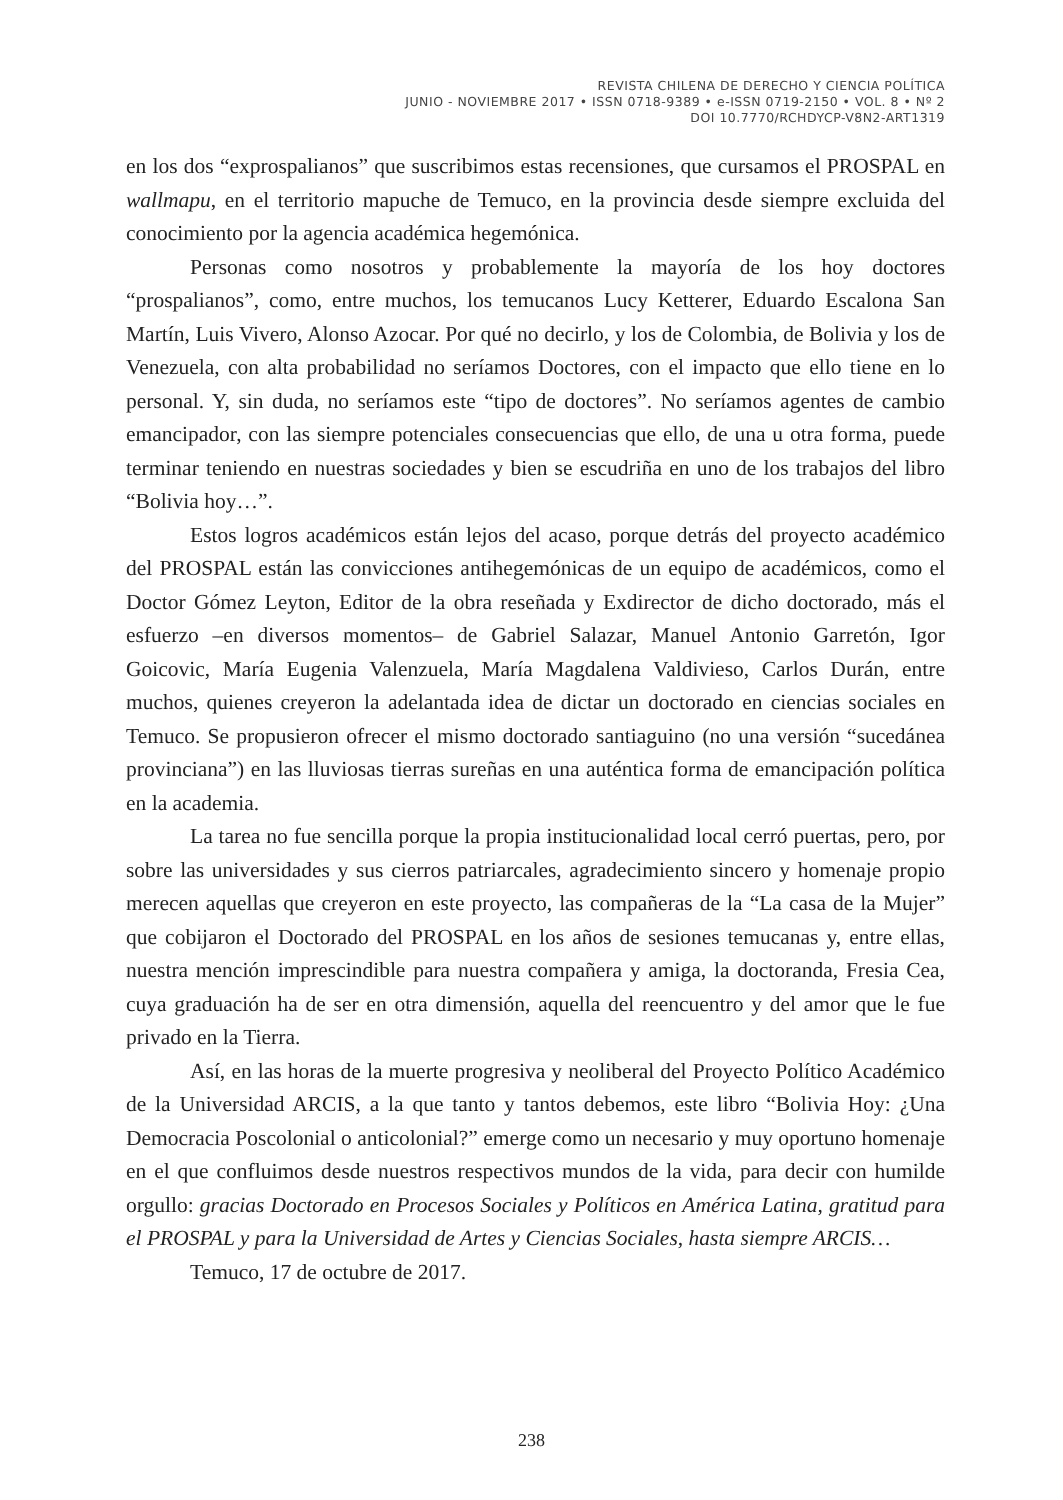REVISTA CHILENA DE DERECHO Y CIENCIA POLÍTICA
JUNIO - NOVIEMBRE 2017 • ISSN 0718-9389 • e-ISSN 0719-2150 • VOL. 8 • Nº 2
DOI 10.7770/RCHDYCP-V8N2-ART1319
en los dos “exprospalianos” que suscribimos estas recensiones, que cursamos el PROSPAL en wallmapu, en el territorio mapuche de Temuco, en la provincia desde siempre excluida del conocimiento por la agencia académica hegemónica.
Personas como nosotros y probablemente la mayoría de los hoy doctores “prospalianos”, como, entre muchos, los temucanos Lucy Ketterer, Eduardo Escalona San Martín, Luis Vivero, Alonso Azocar. Por qué no decirlo, y los de Colombia, de Bolivia y los de Venezuela, con alta probabilidad no seríamos Doctores, con el impacto que ello tiene en lo personal. Y, sin duda, no seríamos este “tipo de doctores”. No seríamos agentes de cambio emancipador, con las siempre potenciales consecuencias que ello, de una u otra forma, puede terminar teniendo en nuestras sociedades y bien se escudriña en uno de los trabajos del libro “Bolivia hoy…”.
Estos logros académicos están lejos del acaso, porque detrás del proyecto académico del PROSPAL están las convicciones antihegemónicas de un equipo de académicos, como el Doctor Gómez Leyton, Editor de la obra reseñada y Exdirector de dicho doctorado, más el esfuerzo –en diversos momentos– de Gabriel Salazar, Manuel Antonio Garretón, Igor Goicovic, María Eugenia Valenzuela, María Magdalena Valdivieso, Carlos Durán, entre muchos, quienes creyeron la adelantada idea de dictar un doctorado en ciencias sociales en Temuco. Se propusieron ofrecer el mismo doctorado santiaguino (no una versión “sucedánea provinciana”) en las lluviosas tierras sureñas en una auténtica forma de emancipación política en la academia.
La tarea no fue sencilla porque la propia institucionalidad local cerró puertas, pero, por sobre las universidades y sus cierros patriarcales, agradecimiento sincero y homenaje propio merecen aquellas que creyeron en este proyecto, las compañeras de la “La casa de la Mujer” que cobijaron el Doctorado del PROSPAL en los años de sesiones temucanas y, entre ellas, nuestra mención imprescindible para nuestra compañera y amiga, la doctoranda, Fresia Cea, cuya graduación ha de ser en otra dimensión, aquella del reencuentro y del amor que le fue privado en la Tierra.
Así, en las horas de la muerte progresiva y neoliberal del Proyecto Político Académico de la Universidad ARCIS, a la que tanto y tantos debemos, este libro “Bolivia Hoy: ¿Una Democracia Poscolonial o anticolonial?” emerge como un necesario y muy oportuno homenaje en el que confluimos desde nuestros respectivos mundos de la vida, para decir con humilde orgullo: gracias Doctorado en Procesos Sociales y Políticos en América Latina, gratitud para el PROSPAL y para la Universidad de Artes y Ciencias Sociales, hasta siempre ARCIS…
Temuco, 17 de octubre de 2017.
238